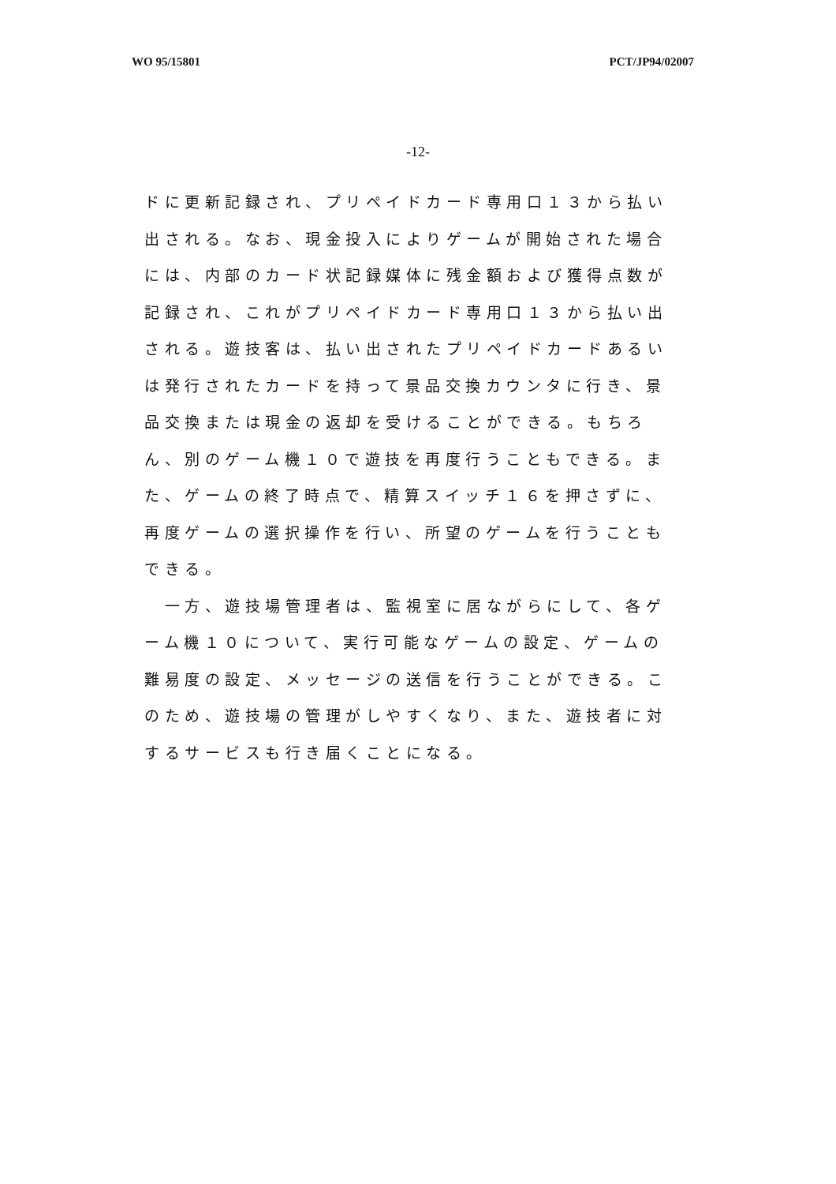WO 95/15801 PCT/JP94/02007
-12-
ドに更新記録され、プリペイドカード専用口１３から払い出される。なお、現金投入によりゲームが開始された場合には、内部のカード状記録媒体に残金額および獲得点数が記録され、これがプリペイドカード専用口１３から払い出される。遊技客は、払い出されたプリペイドカードあるいは発行されたカードを持って景品交換カウンタに行き、景品交換または現金の返却を受けることができる。もちろん、別のゲーム機１０で遊技を再度行うこともできる。また、ゲームの終了時点で、精算スイッチ１６を押さずに、再度ゲームの選択操作を行い、所望のゲームを行うこともできる。
　一方、遊技場管理者は、監視室に居ながらにして、各ゲーム機１０について、実行可能なゲームの設定、ゲームの難易度の設定、メッセージの送信を行うことができる。このため、遊技場の管理がしやすくなり、また、遊技者に対するサービスも行き届くことになる。